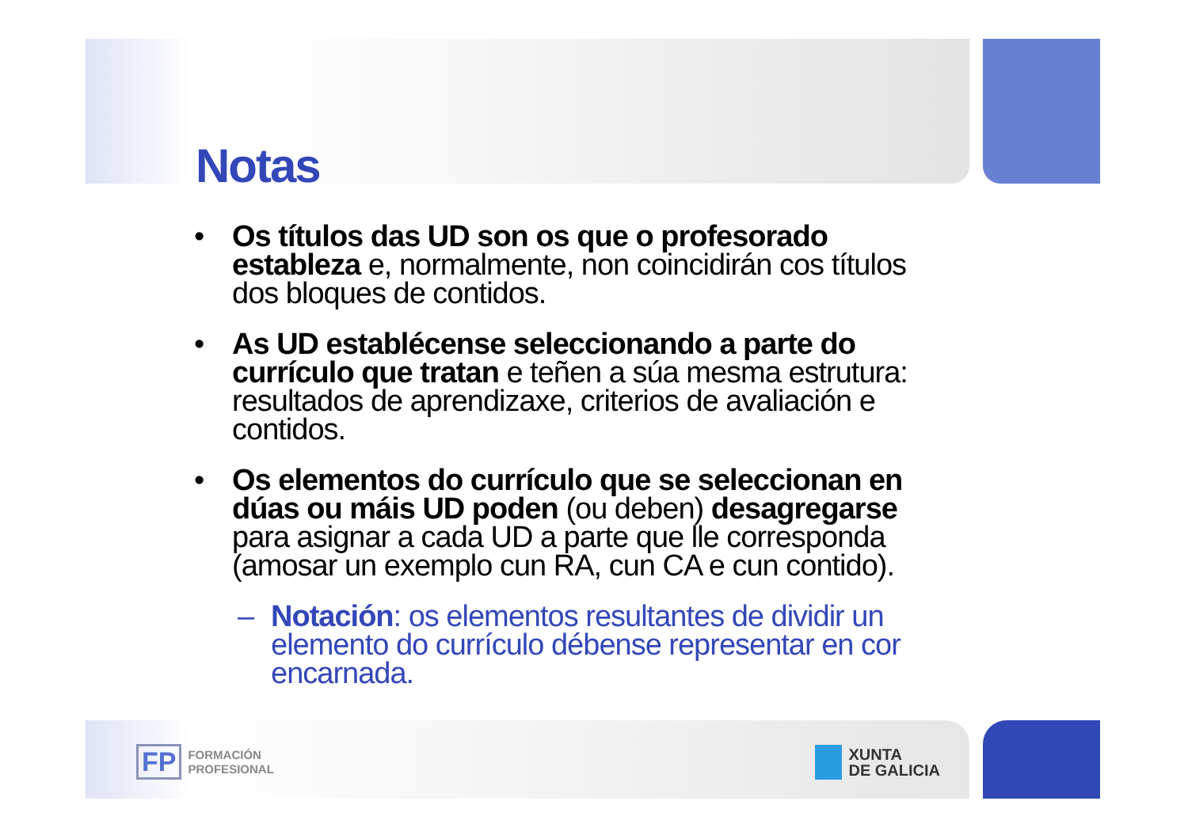Notas
• Os títulos das UD son os que o profesorado estableza e, normalmente, non coincidirán cos títulos dos bloques de contidos.
• As UD establécense seleccionando a parte do currículo que tratan e teñen a súa mesma estrutura: resultados de aprendizaxe, criterios de avaliación e contidos.
• Os elementos do currículo que se seleccionan en dúas ou máis UD poden (ou deben) desagregarse para asignar a cada UD a parte que lle corresponda (amosar un exemplo cun RA, cun CA e cun contido).
– Notación: os elementos resultantes de dividir un elemento do currículo débense representar en cor encarnada.
FP FORMACIÓN
PROFESIONAL
XUNTA
DE GALICIA